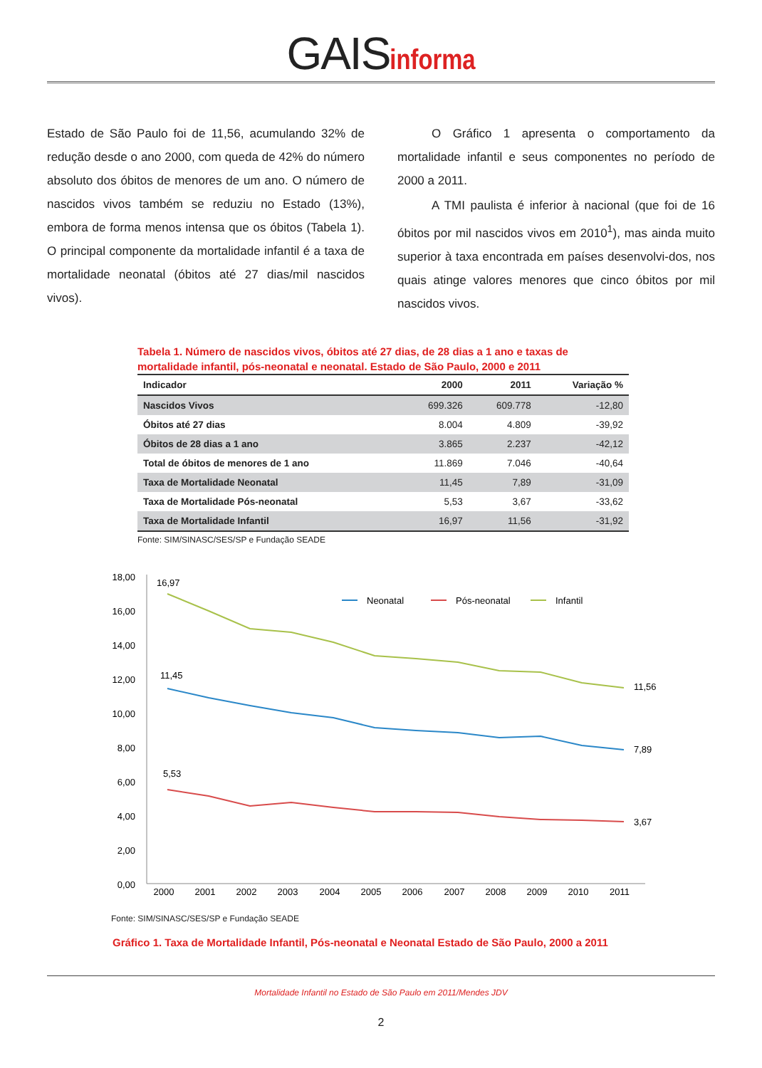GAIS informa
Estado de São Paulo foi de 11,56, acumulando 32% de redução desde o ano 2000, com queda de 42% do número absoluto dos óbitos de menores de um ano. O número de nascidos vivos também se reduziu no Estado (13%), embora de forma menos intensa que os óbitos (Tabela 1). O principal componente da mortalidade infantil é a taxa de mortalidade neonatal (óbitos até 27 dias/mil nascidos vivos).
O Gráfico 1 apresenta o comportamento da mortalidade infantil e seus componentes no período de 2000 a 2011.
A TMI paulista é inferior à nacional (que foi de 16 óbitos por mil nascidos vivos em 2010<sup>1</sup>), mas ainda muito superior à taxa encontrada em países desenvolvi-dos, nos quais atinge valores menores que cinco óbitos por mil nascidos vivos.
Tabela 1. Número de nascidos vivos, óbitos até 27 dias, de 28 dias a 1 ano e taxas de mortalidade infantil, pós-neonatal e neonatal. Estado de São Paulo, 2000 e 2011
| Indicador | 2000 | 2011 | Variação % |
| --- | --- | --- | --- |
| Nascidos Vivos | 699.326 | 609.778 | -12,80 |
| Óbitos até 27 dias | 8.004 | 4.809 | -39,92 |
| Óbitos de 28 dias a 1 ano | 3.865 | 2.237 | -42,12 |
| Total de óbitos de menores de 1 ano | 11.869 | 7.046 | -40,64 |
| Taxa de Mortalidade Neonatal | 11,45 | 7,89 | -31,09 |
| Taxa de Mortalidade Pós-neonatal | 5,53 | 3,67 | -33,62 |
| Taxa de Mortalidade Infantil | 16,97 | 11,56 | -31,92 |
Fonte: SIM/SINASC/SES/SP e Fundação SEADE
18,00
16,00
14,00
12,00
10,00
8,00
6,00
4,00
2,00
0,00
16,97
11,45
5,53
11,56
7,89
3,67
Neonatal
Pós-neonatal
Infantil
2000
2001
2002
2003
2004
2005
2006
2007
2008
2009
2010
2011
Fonte: SIM/SINASC/SES/SP e Fundação SEADE
Gráfico 1. Taxa de Mortalidade Infantil, Pós-neonatal e Neonatal Estado de São Paulo, 2000 a 2011
Mortalidade Infantil no Estado de São Paulo em 2011/Mendes JDV
2